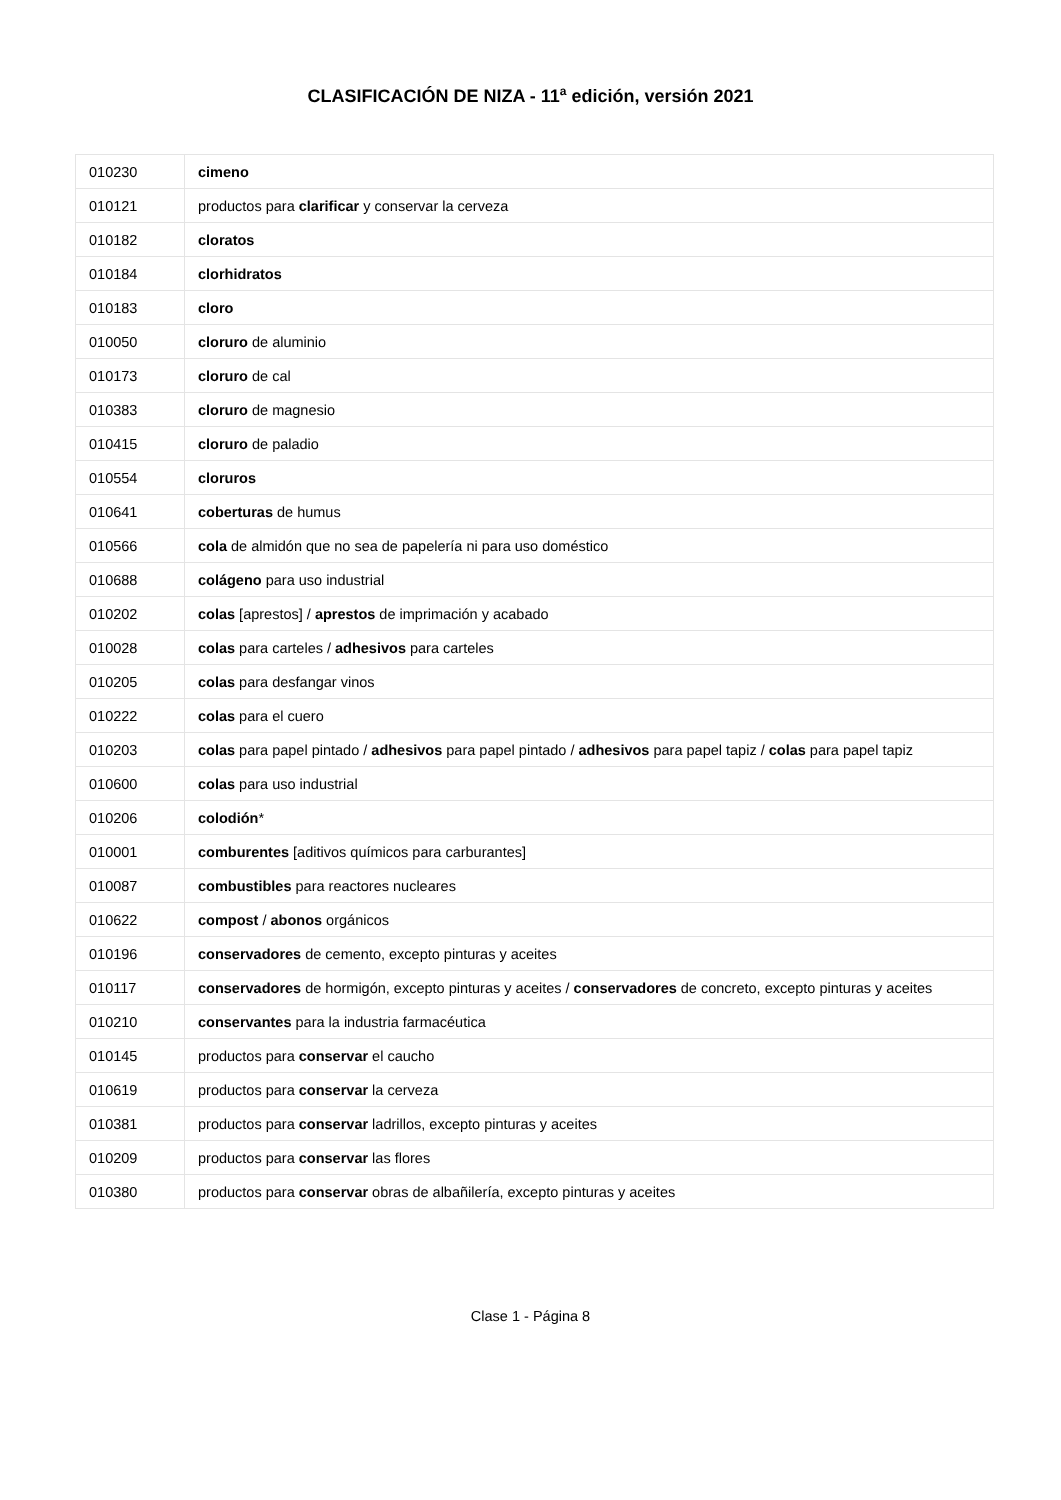CLASIFICACIÓN DE NIZA - 11<sup>a</sup> edición, versión 2021
| 010230 | cimeno |
| 010121 | productos para clarificar y conservar la cerveza |
| 010182 | cloratos |
| 010184 | clorhidratos |
| 010183 | cloro |
| 010050 | cloruro de aluminio |
| 010173 | cloruro de cal |
| 010383 | cloruro de magnesio |
| 010415 | cloruro de paladio |
| 010554 | cloruros |
| 010641 | coberturas de humus |
| 010566 | cola de almidón que no sea de papelería ni para uso doméstico |
| 010688 | colágeno para uso industrial |
| 010202 | colas [aprestos] / aprestos de imprimación y acabado |
| 010028 | colas para carteles / adhesivos para carteles |
| 010205 | colas para desfangar vinos |
| 010222 | colas para el cuero |
| 010203 | colas para papel pintado / adhesivos para papel pintado / adhesivos para papel tapiz / colas para papel tapiz |
| 010600 | colas para uso industrial |
| 010206 | colodión * |
| 010001 | comburentes [aditivos químicos para carburantes] |
| 010087 | combustibles para reactores nucleares |
| 010622 | compost / abonos orgánicos |
| 010196 | conservadores de cemento, excepto pinturas y aceites |
| 010117 | conservadores de hormigón, excepto pinturas y aceites / conservadores de concreto, excepto pinturas y aceites |
| 010210 | conservantes para la industria farmacéutica |
| 010145 | productos para conservar el caucho |
| 010619 | productos para conservar la cerveza |
| 010381 | productos para conservar ladrillos, excepto pinturas y aceites |
| 010209 | productos para conservar las flores |
| 010380 | productos para conservar obras de albañilería, excepto pinturas y aceites |
Clase 1 - Página 8